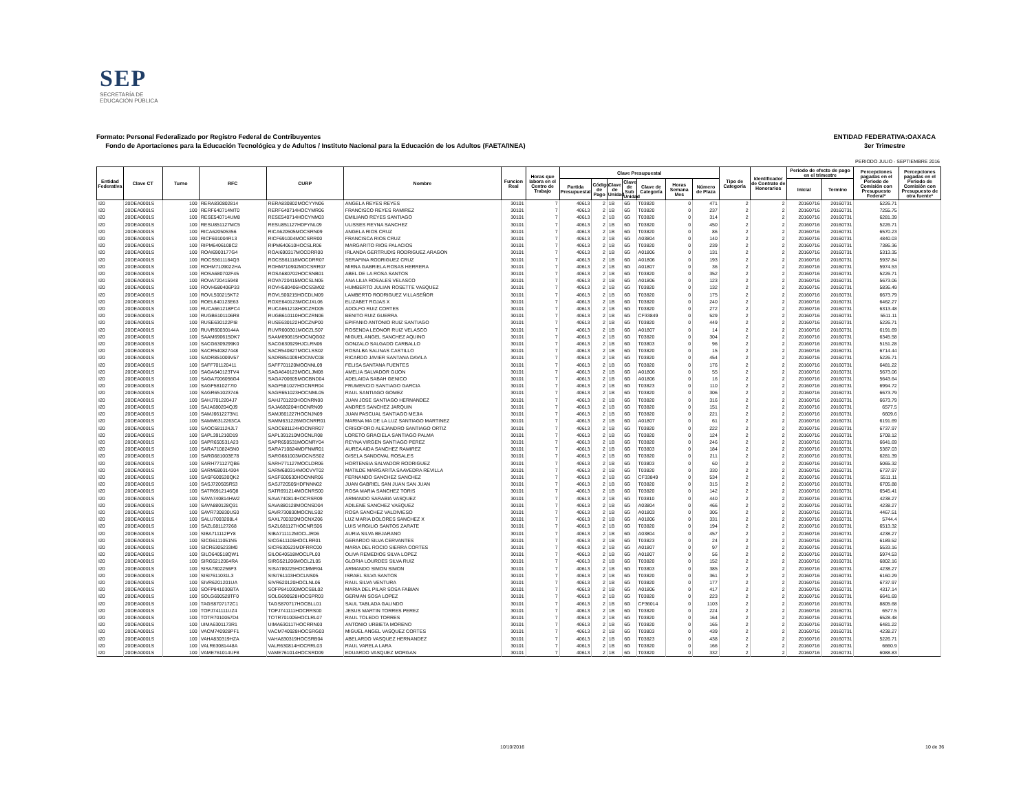SEP
SECRETARÍA DE
EDUCACIÓN PÚBLICA
Formato: Personal Federalizado por Registro Federal de Contribuyentes
Fondo de Aportaciones para la Educación Tecnológica y de Adultos / Instituto Nacional para la Educación de los Adultos (FAETA/INEA)
ENTIDAD FEDERATIVA:OAXACA
3er Trimestre
PERIODO JULIO - SEPTIEMBRE 2016
| Entidad Federativa | Clave CT | Turno | RFC | CURP | Nombre | Funcion Real | Horas que labora en el Centro de Trabajo | Clave Presupuestal | | | | | | | Tipo de Categoría | Identificador de Contrato de Honorarios | Periodo de efecto de pago en el trimestre | | Percepciones pagadas en el Periodo de Comisión con Presupuesto Federal* | Percepciones pagadas en el Periodo de Comisión con Presupuesto de otra fuente* |
| --- | --- | --- | --- | --- | --- | --- | --- | --- | --- | --- | --- | --- | --- | --- | --- | --- | --- | --- | --- | --- |
| | | | | | | | | Partida Presupuestal | Código de Pago | Clave de Unidad | Clave de Sub Unidad | Clave de Categoría | Horas Semana Mes | Número de Plaza | | | Inicial | Termino | | |
| I20 | 20DEA0001S | 100 | RERA830802814 | RERA830802MOCYYN06 | ANGELA REYES REYES | 30101 | 7 | 40613 | 2 | 1B | 6G | T03820 | 0 | 471 | 2 | 2 | 20160716 | 20160731 | 5226.71 | |
| I20 | 20DEA0001S | 100 | RERF640714MT0 | RERF640714HOCYMR06 | FRANCISCO REYES RAMIREZ | 30101 | 7 | 40613 | 2 | 1B | 6G | T03820 | 0 | 237 | 2 | 2 | 20160716 | 20160731 | 7255.75 | |
| I20 | 20DEA0001S | 100 | RESE540714UM8 | RESE540714HOCYNM03 | EMILIANO REYES SANTIAGO | 30101 | 7 | 40613 | 2 | 1B | 6G | T03820 | 0 | 314 | 2 | 2 | 20160716 | 20160731 | 6281.39 | |
| I20 | 20DEA0001S | 100 | RESU851127MC5 | RESU851127HDFYNL09 | ULISSES REYNA SANCHEZ | 30101 | 7 | 40613 | 2 | 1B | 6G | T03820 | 0 | 450 | 2 | 2 | 20160716 | 20160731 | 5226.71 | |
| I20 | 20DEA0001S | 100 | RICA620505356 | RICA620505MOCSRN09 | ANGELA RIOS CRUZ | 30101 | 7 | 40613 | 2 | 1B | 6G | T03820 | 0 | 86 | 2 | 2 | 20160716 | 20160731 | 6570.23 | |
| I20 | 20DEA0001S | 100 | RICF691004R13 | RICF691004MOCSRR00 | FRANCISCA RIOS CRUZ | 30101 | 7 | 40613 | 2 | 1B | 6G | A03804 | 0 | 140 | 2 | 2 | 20160716 | 20160731 | 4840.03 | |
| I20 | 20DEA0001S | 100 | RIPM6406108C2 | RIPM640610HOCSLR06 | MARGARITO RIOS PALACIOS | 30101 | 7 | 40613 | 2 | 1B | 6G | T03820 | 0 | 239 | 2 | 2 | 20160716 | 20160731 | 7386.36 | |
| I20 | 20DEA0001S | 100 | ROAI6903177G4 | ROAI690317MOCDRR00 | IRLANDA GERTRUDIS RODRIGUEZ ARAGON | 30101 | 7 | 40613 | 2 | 1B | 6G | A01806 | 0 | 131 | 2 | 2 | 20160716 | 20160731 | 5313.35 | |
| I20 | 20DEA0001S | 100 | ROCS5611184Q3 | ROCS561118MOCDRR07 | SERAFINA RODRIGUEZ CRUZ | 30101 | 7 | 40613 | 2 | 1B | 6G | A01806 | 0 | 193 | 2 | 2 | 20160716 | 20160731 | 5937.84 | |
| I20 | 20DEA0001S | 100 | ROHM7109022HA | ROHM710902MOCSRR07 | MIRNA GABRIELA ROSAS HERRERA | 30101 | 7 | 40613 | 2 | 1B | 6G | A01807 | 0 | 36 | 2 | 2 | 20160716 | 20160731 | 5974.53 | |
| I20 | 20DEA0001S | 100 | ROSA680702F45 | ROSA680702HOCSNB01 | ABEL DE LA ROSA SANTOS | 30101 | 7 | 40613 | 2 | 1B | 6G | T03820 | 0 | 352 | 2 | 2 | 20160716 | 20160731 | 5226.71 | |
| I20 | 20DEA0001S | 100 | ROVA720415948 | ROVA720415MOCSLN05 | ANA LILIA ROSALES VELASCO | 30101 | 7 | 40613 | 2 | 1B | 6G | A01806 | 0 | 123 | 2 | 2 | 20160716 | 20160731 | 5673.06 | |
| I20 | 20DEA0001S | 100 | ROVH580406P33 | ROVH580406HOCSSM02 | HUMBERTO JULIAN ROSETTE VASQUEZ | 30101 | 7 | 40613 | 2 | 1B | 6G | T03820 | 0 | 132 | 2 | 2 | 20160716 | 20160731 | 5836.49 | |
| I20 | 20DEA0001S | 100 | ROVL500215KT2 | ROVL500215HOCDLM09 | LAMBERTO RODRIGUEZ VILLASEÑOR | 30101 | 7 | 40613 | 2 | 1B | 6G | T03820 | 0 | 175 | 2 | 2 | 20160716 | 20160731 | 6673.79 | |
| I20 | 20DEA0001S | 100 | ROEL640123E63 | ROXE640123MOCJXL06 | ELIZABET ROJAS X | 30101 | 7 | 40613 | 2 | 1B | 6G | T03820 | 0 | 240 | 2 | 2 | 20160716 | 20160731 | 6462.27 | |
| I20 | 20DEA0001S | 100 | RUCA661218PC4 | RUCA661218HOCZRD05 | ADOLFO RUIZ CORTES | 30101 | 7 | 40613 | 2 | 1B | 6G | T03820 | 0 | 272 | 2 | 2 | 20160716 | 20160731 | 6313.48 | |
| I20 | 20DEA0001S | 100 | RUGB6101106R8 | RUGB610110HOCZRN06 | BENITO RUIZ GUERRA | 30101 | 7 | 40613 | 2 | 1B | 6G | CF33849 | 0 | 529 | 2 | 2 | 20160716 | 20160731 | 5511.11 | |
| I20 | 20DEA0001S | 100 | RUSE630122PI8 | RUSE630122HOCZNP00 | EPIFANIO ANTONIO RUIZ SANTIAGO | 30101 | 7 | 40613 | 2 | 1B | 6G | T03820 | 0 | 449 | 2 | 2 | 20160716 | 20160731 | 5226.71 | |
| I20 | 20DEA0001S | 100 | RUVR60030144A | RUVR600301MOCZLS07 | ROSENDA LEONOR RUIZ VELASCO | 30101 | 7 | 40613 | 2 | 1B | 6G | A01807 | 0 | 14 | 2 | 2 | 20160716 | 20160731 | 6191.69 | |
| I20 | 20DEA0001S | 100 | SAAM690615DK7 | SAAM690615HOCNQG02 | MIGUEL ANGEL SANCHEZ AQUINO | 30101 | 7 | 40613 | 2 | 1B | 6G | T03820 | 0 | 304 | 2 | 2 | 20160716 | 20160731 | 6345.58 | |
| I20 | 20DEA0001S | 100 | SACG6309299K0 | SACG630929HJCLRN06 | GONZALO SALGADO CARBALLO | 30101 | 7 | 40613 | 2 | 1B | 6G | T03803 | 0 | 96 | 2 | 2 | 20160716 | 20160731 | 5151.28 | |
| I20 | 20DEA0001S | 100 | SACR540827448 | SACR540827MOCLSS02 | ROSALBA SALINAS CASTILLO | 30101 | 7 | 40613 | 2 | 1B | 6G | T03820 | 0 | 15 | 2 | 2 | 20160716 | 20160731 | 6714.44 | |
| I20 | 20DEA0001S | 100 | SADR851009V57 | SADR851009HOCNVC08 | RICARDO JAVIER SANTANA DAVILA | 30101 | 7 | 40613 | 2 | 1B | 6G | T03820 | 0 | 454 | 2 | 2 | 20160716 | 20160731 | 5226.71 | |
| I20 | 20DEA0001S | 100 | SAFF701120411 | SAFF701120MOCNNL09 | FELISA SANTANA FUENTES | 30101 | 7 | 40613 | 2 | 1B | 6G | T03820 | 0 | 176 | 2 | 2 | 20160716 | 20160731 | 6481.22 | |
| I20 | 20DEA0001S | 100 | SAGA640123TV4 | SAGA640123MOCLJM08 | AMELIA SALVADOR GIJON | 30101 | 7 | 40613 | 2 | 1B | 6G | A01806 | 0 | 55 | 2 | 2 | 20160716 | 20160731 | 5673.06 | |
| I20 | 20DEA0001S | 100 | SAGA7006056G4 | SAGA700605MOCBND04 | ADELAIDA SABAH GENICO | 30101 | 7 | 40613 | 2 | 1B | 6G | A01806 | 0 | 16 | 2 | 2 | 20160716 | 20160731 | 5643.64 | |
| I20 | 20DEA0001S | 100 | SAGF5810277I0 | SAGF581027HOCNRR04 | FRUMENCIO SANTIAGO GARCIA | 30101 | 7 | 40613 | 2 | 1B | 6G | T03823 | 0 | 110 | 2 | 2 | 20160716 | 20160731 | 6994.72 | |
| I20 | 20DEA0001S | 100 | SAGR651023746 | SAGR651023HOCNML05 | RAUL SANTIAGO GOMEZ | 30101 | 7 | 40613 | 2 | 1B | 6G | T03820 | 0 | 306 | 2 | 2 | 20160716 | 20160731 | 6673.79 | |
| I20 | 20DEA0001S | 100 | SAHJ7012204J7 | SAHJ701220HOCNRN00 | JUAN JOSE SANTIAGO HERNANDEZ | 30101 | 7 | 40613 | 2 | 1B | 6G | T03820 | 0 | 316 | 2 | 2 | 20160716 | 20160731 | 6673.79 | |
| I20 | 20DEA0001S | 100 | SAJA680204QJ9 | SAJA680204HOCNRN09 | ANDRES SANCHEZ JARQUIN | 30101 | 7 | 40613 | 2 | 1B | 6G | T03820 | 0 | 151 | 2 | 2 | 20160716 | 20160731 | 6577.5 | |
| I20 | 20DEA0001S | 100 | SAMJ6612273N1 | SAMJ661227HOCNJN09 | JUAN PASCUAL SANTIAGO MEJIA | 30101 | 7 | 40613 | 2 | 1B | 6G | T03820 | 0 | 221 | 2 | 2 | 20160716 | 20160731 | 6609.6 | |
| I20 | 20DEA0001S | 100 | SAMM6312263CA | SAMM631226MOCNRR01 | MARINA MA DE LA LUZ SANTIAGO MARTINEZ | 30101 | 7 | 40613 | 2 | 1B | 6G | A01807 | 0 | 61 | 2 | 2 | 20160716 | 20160731 | 6191.69 | |
| I20 | 20DEA0001S | 100 | SAOC681124JL7 | SAOC681124HOCNRR07 | CRISOFORO ALEJANDRO SANTIAGO ORTIZ | 30101 | 7 | 40613 | 2 | 1B | 6G | T03820 | 0 | 222 | 2 | 2 | 20160716 | 20160731 | 6737.97 | |
| I20 | 20DEA0001S | 100 | SAPL391210D19 | SAPL391210MOCNLR08 | LORETO GRACIELA SANTIAGO PALMA | 30101 | 7 | 40613 | 2 | 1B | 6G | T03820 | 0 | 124 | 2 | 2 | 20160716 | 20160731 | 5708.12 | |
| I20 | 20DEA0001S | 100 | SAPR650531A23 | SAPR650531MOCNRY04 | REYNA VIRGEN SANTIAGO PEREZ | 30101 | 7 | 40613 | 2 | 1B | 6G | T03820 | 0 | 246 | 2 | 2 | 20160716 | 20160731 | 6641.69 | |
| I20 | 20DEA0001S | 100 | SARA7108245N0 | SARA710824MDFNMR01 | AUREA AIDA SANCHEZ RAMIREZ | 30101 | 7 | 40613 | 2 | 1B | 6G | T03803 | 0 | 184 | 2 | 2 | 20160716 | 20160731 | 5387.03 | |
| I20 | 20DEA0001S | 100 | SARG681003E78 | SARG681003MOCNSS02 | GISELA SANDOVAL ROSALES | 30101 | 7 | 40613 | 2 | 1B | 6G | T03820 | 0 | 211 | 2 | 2 | 20160716 | 20160731 | 6281.39 | |
| I20 | 20DEA0001S | 100 | SARH771127QB6 | SARH771127MOCLDR06 | HORTENSIA SALVADOR RODRIGUEZ | 30101 | 7 | 40613 | 2 | 1B | 6G | T03803 | 0 | 60 | 2 | 2 | 20160716 | 20160731 | 5065.32 | |
| I20 | 20DEA0001S | 100 | SARM680314304 | SARM680314MOCVVT02 | MATILDE MARGARITA SAAVEDRA REVILLA | 30101 | 7 | 40613 | 2 | 1B | 6G | T03820 | 0 | 330 | 2 | 2 | 20160716 | 20160731 | 6737.97 | |
| I20 | 20DEA0001S | 100 | SASF600530QK2 | SASF600530HOCNNR06 | FERNANDO SANCHEZ SANCHEZ | 30101 | 7 | 40613 | 2 | 1B | 6G | CF33849 | 0 | 534 | 2 | 2 | 20160716 | 20160731 | 5511.11 | |
| I20 | 20DEA0001S | 100 | SASJ720505R53 | SASJ720505HDFNNN02 | JUAN GABRIEL SAN JUAN SAN JUAN | 30101 | 7 | 40613 | 2 | 1B | 6G | T03820 | 0 | 315 | 2 | 2 | 20160716 | 20160731 | 6705.88 | |
| I20 | 20DEA0001S | 100 | SATR6912146Q8 | SATR691214MOCNRS00 | ROSA MARIA SANCHEZ TORIS | 30101 | 7 | 40613 | 2 | 1B | 6G | T03820 | 0 | 142 | 2 | 2 | 20160716 | 20160731 | 6545.41 | |
| I20 | 20DEA0001S | 100 | SAVA740814HW2 | SAVA740814HOCRSR09 | ARMANDO SARABIA VASQUEZ | 30101 | 7 | 40613 | 2 | 1B | 6G | T03810 | 0 | 440 | 2 | 2 | 20160716 | 20160731 | 4238.27 | |
| I20 | 20DEA0001S | 100 | SAVA880128Q31 | SAVA880128MOCNSD04 | ADILENE SANCHEZ VASQUEZ | 30101 | 7 | 40613 | 2 | 1B | 6G | A03804 | 0 | 466 | 2 | 2 | 20160716 | 20160731 | 4238.27 | |
| I20 | 20DEA0001S | 100 | SAVR730830US0 | SAVR730830MOCNLS02 | ROSA SANCHEZ VALDIVIESO | 30101 | 7 | 40613 | 2 | 1B | 6G | A01803 | 0 | 305 | 2 | 2 | 20160716 | 20160731 | 4467.51 | |
| I20 | 20DEA0001S | 100 | SALU7003208L4 | SAXL700320MOCNXZ06 | LUZ MARIA DOLORES SANCHEZ X | 30101 | 7 | 40613 | 2 | 1B | 6G | A01806 | 0 | 331 | 2 | 2 | 20160716 | 20160731 | 5744.4 | |
| I20 | 20DEA0001S | 100 | SAZL681127268 | SAZL681127HOCNRS06 | LUIS VIRGILIO SANTOS ZARATE | 30101 | 7 | 40613 | 2 | 1B | 6G | T03820 | 0 | 194 | 2 | 2 | 20160716 | 20160731 | 6513.32 | |
| I20 | 20DEA0001S | 100 | SIBA711112PY8 | SIBA711112MOCLJR06 | AURIA SILVA BEJARANO | 30101 | 7 | 40613 | 2 | 1B | 6G | A03804 | 0 | 457 | 2 | 2 | 20160716 | 20160731 | 4238.27 | |
| I20 | 20DEA0001S | 100 | SICG6111051N5 | SICG611105HOCLRR01 | GERARDO SILVA CERVANTES | 30101 | 7 | 40613 | 2 | 1B | 6G | T03823 | 0 | 24 | 2 | 2 | 20160716 | 20160731 | 6189.52 | |
| I20 | 20DEA0001S | 100 | SICR6305233M0 | SICR630523MDFRRC00 | MARIA DEL ROCIO SIERRA CORTES | 30101 | 7 | 40613 | 2 | 1B | 6G | A01807 | 0 | 97 | 2 | 2 | 20160716 | 20160731 | 5533.16 | |
| I20 | 20DEA0001S | 100 | SILO640518QW1 | SILO640518MOCLPL03 | OLIVA REMEDIOS SILVA LOPEZ | 30101 | 7 | 40613 | 2 | 1B | 6G | A01807 | 0 | 56 | 2 | 2 | 20160716 | 20160731 | 5974.53 | |
| I20 | 20DEA0001S | 100 | SIRG5212064RA | SIRG521206MOCLZL05 | GLORIA LOURDES SILVA RUIZ | 30101 | 7 | 40613 | 2 | 1B | 6G | T03820 | 0 | 152 | 2 | 2 | 20160716 | 20160731 | 6802.16 | |
| I20 | 20DEA0001S | 100 | SISA7802256P3 | SISA780225HOCMMR04 | ARMANDO SIMON SIMON | 30101 | 7 | 40613 | 2 | 1B | 6G | T03803 | 0 | 385 | 2 | 2 | 20160716 | 20160731 | 4238.27 | |
| I20 | 20DEA0001S | 100 | SISI7611031L3 | SISI761103HOCLNS05 | ISRAEL SILVA SANTOS | 30101 | 7 | 40613 | 2 | 1B | 6G | T03820 | 0 | 361 | 2 | 2 | 20160716 | 20160731 | 6160.29 | |
| I20 | 20DEA0001S | 100 | SIVR6201201UA | SIVR620120HOCLNL06 | RAUL SILVA VENTURA | 30101 | 7 | 40613 | 2 | 1B | 6G | T03820 | 0 | 177 | 2 | 2 | 20160716 | 20160731 | 6737.97 | |
| I20 | 20DEA0001S | 100 | SOFP841030BTA | SOFP841030MOCSBL02 | MARIA DEL PILAR SOSA FABIAN | 30101 | 7 | 40613 | 2 | 1B | 6G | A01806 | 0 | 417 | 2 | 2 | 20160716 | 20160731 | 4317.14 | |
| I20 | 20DEA0001S | 100 | SOLG690528TF0 | SOLG690528HOCSPR03 | GERMAN SOSA LOPEZ | 30101 | 7 | 40613 | 2 | 1B | 6G | T03820 | 0 | 223 | 2 | 2 | 20160716 | 20160731 | 6641.69 | |
| I20 | 20DEA0001S | 100 | TAGS8707172C1 | TAGS870717HOCBLL01 | SAUL TABLADA GALINDO | 30101 | 7 | 40613 | 2 | 1B | 6G | CF36014 | 0 | 1103 | 2 | 2 | 20160716 | 20160731 | 8805.68 | |
| I20 | 20DEA0001S | 100 | TOPJ741111UZ4 | TOPJ741111HOCRRS00 | JESUS MARTIN TORRES PEREZ | 30101 | 7 | 40613 | 2 | 1B | 6G | T03820 | 0 | 224 | 2 | 2 | 20160716 | 20160731 | 6577.5 | |
| I20 | 20DEA0001S | 100 | TOTR7010057D4 | TOTR701005HOCLRL07 | RAUL TOLEDO TORRES | 30101 | 7 | 40613 | 2 | 1B | 6G | T03820 | 0 | 164 | 2 | 2 | 20160716 | 20160731 | 6528.48 | |
| I20 | 20DEA0001S | 100 | UIMA6301173R1 | UIMA630117HOCRRN03 | ANTONIO URBIETA MORENO | 30101 | 7 | 40613 | 2 | 1B | 6G | T03820 | 0 | 165 | 2 | 2 | 20160716 | 20160731 | 6481.22 | |
| I20 | 20DEA0001S | 100 | VACM740928PF1 | VACM740928HOCSRG03 | MIGUEL ANGEL VASQUEZ CORTES | 30101 | 7 | 40613 | 2 | 1B | 6G | T03803 | 0 | 439 | 2 | 2 | 20160716 | 20160731 | 4238.27 | |
| I20 | 20DEA0001S | 100 | VAHA830319HZA | VAHA830319HOCSRB04 | ABELARDO VASQUEZ HERNANDEZ | 30101 | 7 | 40613 | 2 | 1B | 6G | T03823 | 0 | 438 | 2 | 2 | 20160716 | 20160731 | 5226.71 | |
| I20 | 20DEA0001S | 100 | VALR63081448A | VALR630814HOCRRL03 | RAUL VARELA LARA | 30101 | 7 | 40613 | 2 | 1B | 6G | T03820 | 0 | 166 | 2 | 2 | 20160716 | 20160731 | 6660.9 | |
| I20 | 20DEA0001S | 100 | VAME761014UF8 | VAME761014HOCSRD09 | EDUARDO VASQUEZ MORGAN | 30101 | 7 | 40613 | 2 | 1B | 6G | T03820 | 0 | 332 | 2 | 2 | 20160716 | 20160731 | 6088.83 | |
10/10/2016 10 de 36